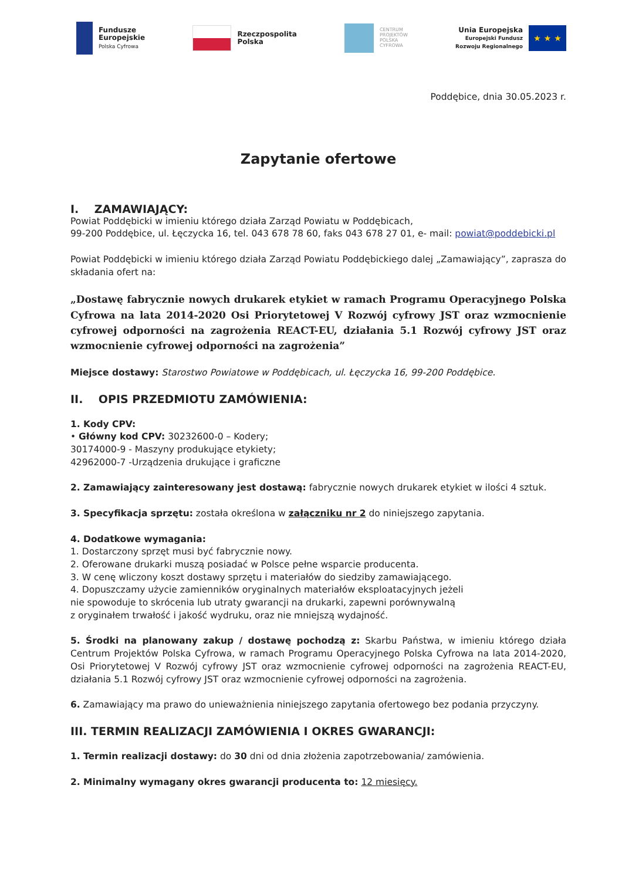Fundusze
Europejskie
Polska Cyfrowa
Rzeczpospolita
Polska
CENTRUM
PROJEKTÓW
POLSKA
CYFROWA
Unia Europejska
Europejski Fundusz
Rozwoju Regionalnego
★ ★ ★
Poddębice, dnia 30.05.2023 r.
Zapytanie ofertowe
I. ZAMAWIAJĄCY:
Powiat Poddębicki w imieniu którego działa Zarząd Powiatu w Poddębicach,
99-200 Poddębice, ul. Łęczycka 16, tel. 043 678 78 60, faks 043 678 27 01, e- mail: powiat@poddebicki.pl
Powiat Poddębicki w imieniu którego działa Zarząd Powiatu Poddębickiego dalej „Zamawiający”, zaprasza do składania ofert na:
„Dostawę fabrycznie nowych drukarek etykiet w ramach Programu Operacyjnego Polska Cyfrowa na lata 2014-2020 Osi Priorytetowej V Rozwój cyfrowy JST oraz wzmocnienie cyfrowej odporności na zagrożenia REACT-EU, działania 5.1 Rozwój cyfrowy JST oraz wzmocnienie cyfrowej odporności na zagrożenia”
Miejsce dostawy: Starostwo Powiatowe w Poddębicach, ul. Łęczycka 16, 99-200 Poddębice.
II. OPIS PRZEDMIOTU ZAMÓWIENIA:
1. Kody CPV:
• Główny kod CPV: 30232600-0 – Kodery;
30174000-9 - Maszyny produkujące etykiety;
42962000-7 -Urządzenia drukujące i graficzne
2. Zamawiający zainteresowany jest dostawą: fabrycznie nowych drukarek etykiet w ilości 4 sztuk.
3. Specyfikacja sprzętu: została określona w załączniku nr 2 do niniejszego zapytania.
4. Dodatkowe wymagania:
1. Dostarczony sprzęt musi być fabrycznie nowy.
2. Oferowane drukarki muszą posiadać w Polsce pełne wsparcie producenta.
3. W cenę wliczony koszt dostawy sprzętu i materiałów do siedziby zamawiającego.
4. Dopuszczamy użycie zamienników oryginalnych materiałów eksploatacyjnych jeżeli
nie spowoduje to skrócenia lub utraty gwarancji na drukarki, zapewni porównywalną
z oryginałem trwałość i jakość wydruku, oraz nie mniejszą wydajność.
5. Środki na planowany zakup / dostawę pochodzą z: Skarbu Państwa, w imieniu którego działa Centrum Projektów Polska Cyfrowa, w ramach Programu Operacyjnego Polska Cyfrowa na lata 2014-2020, Osi Priorytetowej V Rozwój cyfrowy JST oraz wzmocnienie cyfrowej odporności na zagrożenia REACT-EU, działania 5.1 Rozwój cyfrowy JST oraz wzmocnienie cyfrowej odporności na zagrożenia.
6. Zamawiający ma prawo do unieważnienia niniejszego zapytania ofertowego bez podania przyczyny.
III. TERMIN REALIZACJI ZAMÓWIENIA I OKRES GWARANCJI:
1. Termin realizacji dostawy: do 30 dni od dnia złożenia zapotrzebowania/ zamówienia.
2. Minimalny wymagany okres gwarancji producenta to: 12 miesięcy.